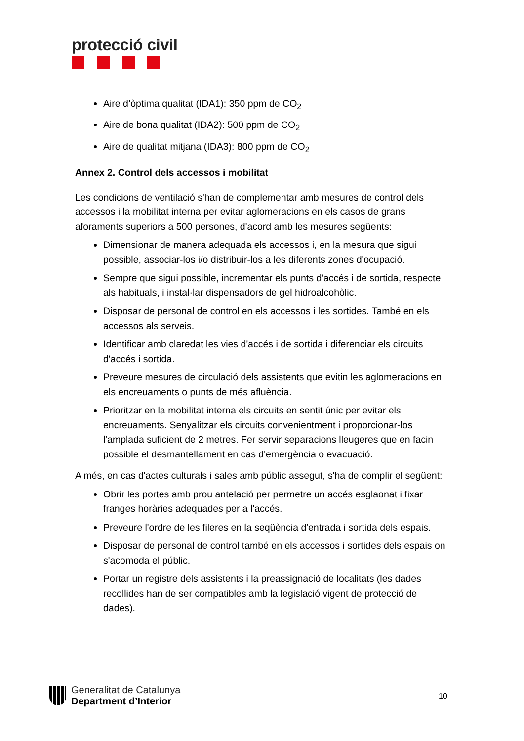protecció civil
Aire d’òptima qualitat (IDA1): 350 ppm de CO<sub>2</sub>
Aire de bona qualitat (IDA2): 500 ppm de CO<sub>2</sub>
Aire de qualitat mitjana (IDA3): 800 ppm de CO<sub>2</sub>
Annex 2. Control dels accessos i mobilitat
Les condicions de ventilació s'han de complementar amb mesures de control dels accessos i la mobilitat interna per evitar aglomeracions en els casos de grans aforaments superiors a 500 persones, d'acord amb les mesures següents:
Dimensionar de manera adequada els accessos i, en la mesura que sigui possible, associar-los i/o distribuir-los a les diferents zones d'ocupació.
Sempre que sigui possible, incrementar els punts d'accés i de sortida, respecte als habituals, i instal·lar dispensadors de gel hidroalcohòlic.
Disposar de personal de control en els accessos i les sortides. També en els accessos als serveis.
Identificar amb claredat les vies d'accés i de sortida i diferenciar els circuits d'accés i sortida.
Preveure mesures de circulació dels assistents que evitin les aglomeracions en els encreuaments o punts de més afluència.
Prioritzar en la mobilitat interna els circuits en sentit únic per evitar els encreuaments. Senyalitzar els circuits convenientment i proporcionar-los l'amplada suficient de 2 metres. Fer servir separacions lleugeres que en facin possible el desmantellament en cas d'emergència o evacuació.
A més, en cas d'actes culturals i sales amb públic assegut, s'ha de complir el següent:
Obrir les portes amb prou antelació per permetre un accés esglaonat i fixar franges horàries adequades per a l'accés.
Preveure l'ordre de les fileres en la seqüència d'entrada i sortida dels espais.
Disposar de personal de control també en els accessos i sortides dels espais on s'acomoda el públic.
Portar un registre dels assistents i la preassignació de localitats (les dades recollides han de ser compatibles amb la legislació vigent de protecció de dades).
Generalitat de Catalunya
Department d’Interior
10